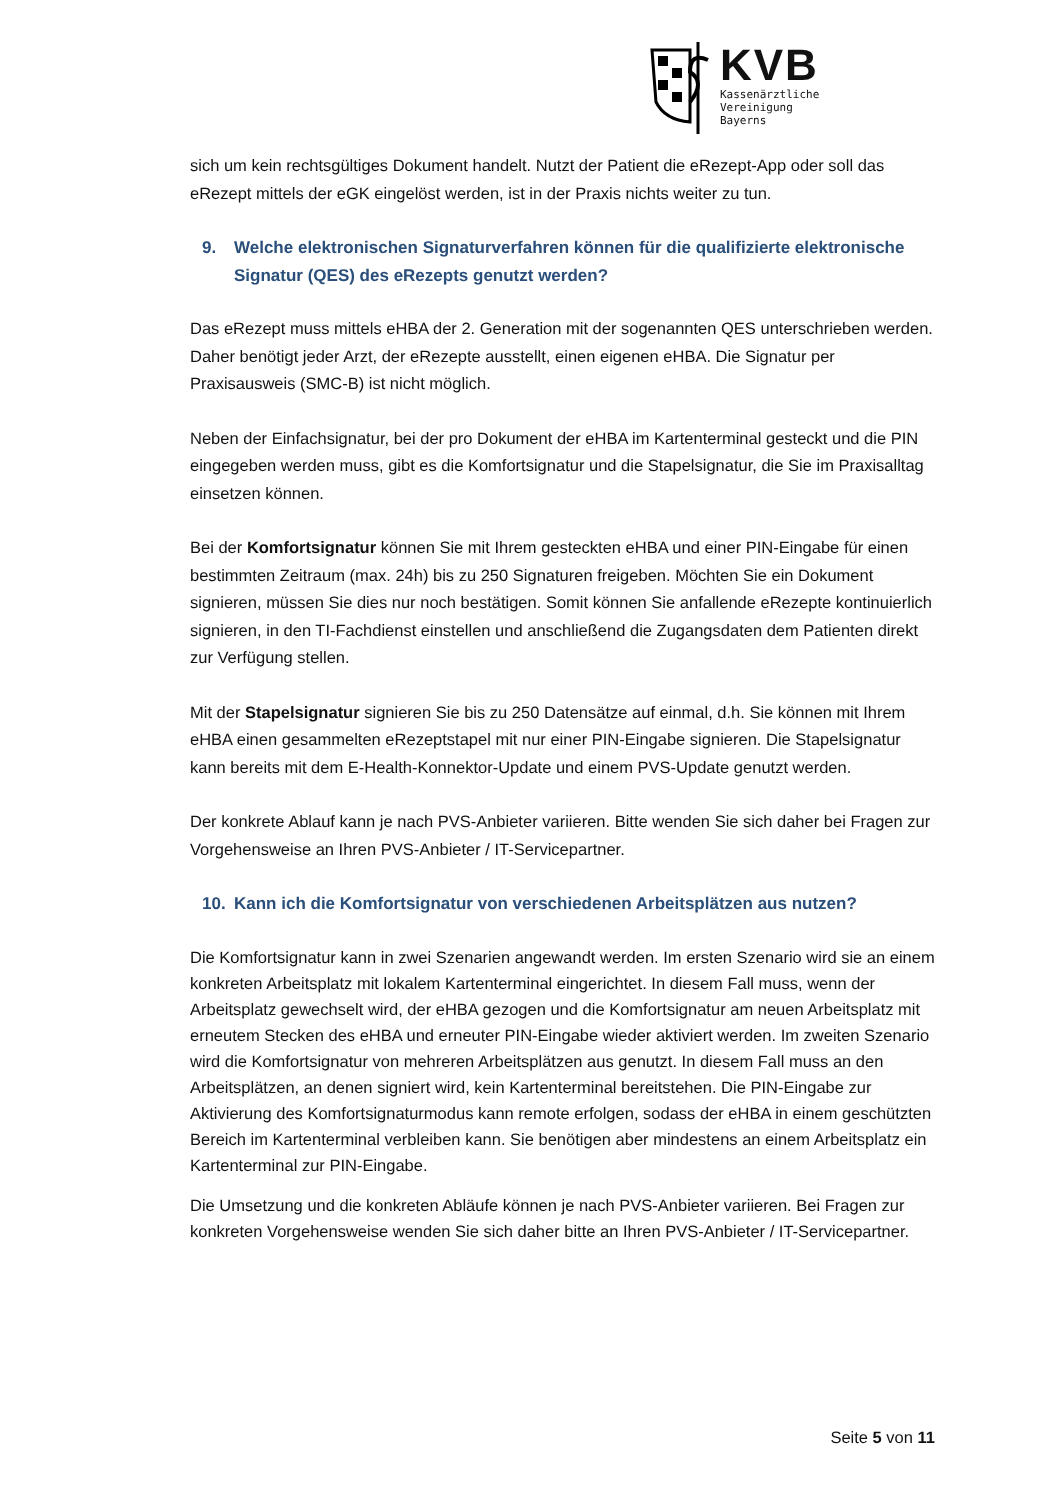KVB
Kassenärztliche
Vereinigung
Bayerns
sich um kein rechtsgültiges Dokument handelt. Nutzt der Patient die eRezept-App oder soll das eRezept mittels der eGK eingelöst werden, ist in der Praxis nichts weiter zu tun.
9. Welche elektronischen Signaturverfahren können für die qualifizierte elektronische Signatur (QES) des eRezepts genutzt werden?
Das eRezept muss mittels eHBA der 2. Generation mit der sogenannten QES unterschrieben werden. Daher benötigt jeder Arzt, der eRezepte ausstellt, einen eigenen eHBA. Die Signatur per Praxisausweis (SMC-B) ist nicht möglich.
Neben der Einfachsignatur, bei der pro Dokument der eHBA im Kartenterminal gesteckt und die PIN eingegeben werden muss, gibt es die Komfortsignatur und die Stapelsignatur, die Sie im Praxisalltag einsetzen können.
Bei der Komfortsignatur können Sie mit Ihrem gesteckten eHBA und einer PIN-Eingabe für einen bestimmten Zeitraum (max. 24h) bis zu 250 Signaturen freigeben. Möchten Sie ein Dokument signieren, müssen Sie dies nur noch bestätigen. Somit können Sie anfallende eRezepte kontinuierlich signieren, in den TI-Fachdienst einstellen und anschließend die Zugangsdaten dem Patienten direkt zur Verfügung stellen.
Mit der Stapelsignatur signieren Sie bis zu 250 Datensätze auf einmal, d.h. Sie können mit Ihrem eHBA einen gesammelten eRezeptstapel mit nur einer PIN-Eingabe signieren. Die Stapelsignatur kann bereits mit dem E-Health-Konnektor-Update und einem PVS-Update genutzt werden.
Der konkrete Ablauf kann je nach PVS-Anbieter variieren. Bitte wenden Sie sich daher bei Fragen zur Vorgehensweise an Ihren PVS-Anbieter / IT-Servicepartner.
10. Kann ich die Komfortsignatur von verschiedenen Arbeitsplätzen aus nutzen?
Die Komfortsignatur kann in zwei Szenarien angewandt werden. Im ersten Szenario wird sie an einem konkreten Arbeitsplatz mit lokalem Kartenterminal eingerichtet. In diesem Fall muss, wenn der Arbeitsplatz gewechselt wird, der eHBA gezogen und die Komfortsignatur am neuen Arbeitsplatz mit erneutem Stecken des eHBA und erneuter PIN-Eingabe wieder aktiviert werden. Im zweiten Szenario wird die Komfortsignatur von mehreren Arbeitsplätzen aus genutzt. In diesem Fall muss an den Arbeitsplätzen, an denen signiert wird, kein Kartenterminal bereitstehen. Die PIN-Eingabe zur Aktivierung des Komfortsignaturmodus kann remote erfolgen, sodass der eHBA in einem geschützten Bereich im Kartenterminal verbleiben kann. Sie benötigen aber mindestens an einem Arbeitsplatz ein Kartenterminal zur PIN-Eingabe.
Die Umsetzung und die konkreten Abläufe können je nach PVS-Anbieter variieren. Bei Fragen zur konkreten Vorgehensweise wenden Sie sich daher bitte an Ihren PVS-Anbieter / IT-Servicepartner.
Seite 5 von 11